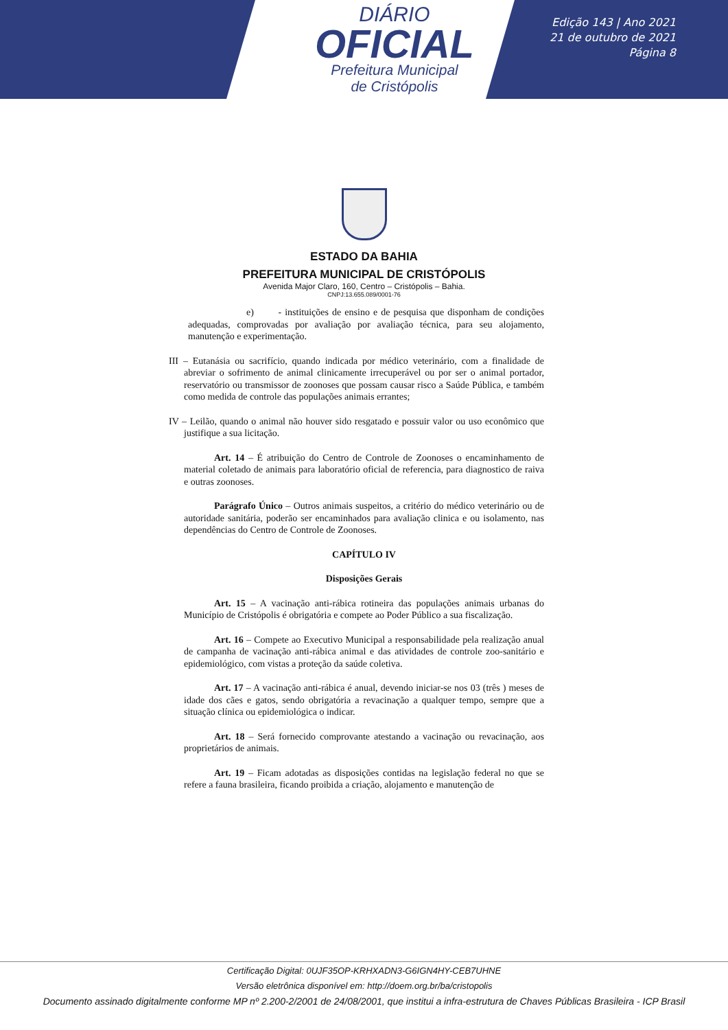DIÁRIO
OFICIAL
Prefeitura Municipal
de Cristópolis
Edição 143 | Ano 2021
21 de outubro de 2021
Página 8
ESTADO DA BAHIA
PREFEITURA MUNICIPAL DE CRISTÓPOLIS
Avenida Major Claro, 160, Centro – Cristópolis – Bahia.
CNPJ:13.655.089/0001-76
e) - instituições de ensino e de pesquisa que disponham de condições adequadas, comprovadas por avaliação por avaliação técnica, para seu alojamento, manutenção e experimentação.
III – Eutanásia ou sacrifício, quando indicada por médico veterinário, com a finalidade de abreviar o sofrimento de animal clinicamente irrecuperável ou por ser o animal portador, reservatório ou transmissor de zoonoses que possam causar risco a Saúde Pública, e também como medida de controle das populações animais errantes;
IV – Leilão, quando o animal não houver sido resgatado e possuir valor ou uso econômico que justifique a sua licitação.
Art. 14 – É atribuição do Centro de Controle de Zoonoses o encaminhamento de material coletado de animais para laboratório oficial de referencia, para diagnostico de raiva e outras zoonoses.
Parágrafo Único – Outros animais suspeitos, a critério do médico veterinário ou de autoridade sanitária, poderão ser encaminhados para avaliação clinica e ou isolamento, nas dependências do Centro de Controle de Zoonoses.
CAPÍTULO IV
Disposições Gerais
Art. 15 – A vacinação anti-rábica rotineira das populações animais urbanas do Município de Cristópolis é obrigatória e compete ao Poder Público a sua fiscalização.
Art. 16 – Compete ao Executivo Municipal a responsabilidade pela realização anual de campanha de vacinação anti-rábica animal e das atividades de controle zoo-sanitário e epidemiológico, com vistas a proteção da saúde coletiva.
Art. 17 – A vacinação anti-rábica é anual, devendo iniciar-se nos 03 (três ) meses de idade dos cães e gatos, sendo obrigatória a revacinação a qualquer tempo, sempre que a situação clínica ou epidemiológica o indicar.
Art. 18 – Será fornecido comprovante atestando a vacinação ou revacinação, aos proprietários de animais.
Art. 19 – Ficam adotadas as disposições contidas na legislação federal no que se refere a fauna brasileira, ficando proibida a criação, alojamento e manutenção de
Certificação Digital: 0UJF35OP-KRHXADN3-G6IGN4HY-CEB7UHNE
Versão eletrônica disponível em: http://doem.org.br/ba/cristopolis
Documento assinado digitalmente conforme MP nº 2.200-2/2001 de 24/08/2001, que institui a infra-estrutura de Chaves Públicas Brasileira - ICP Brasil